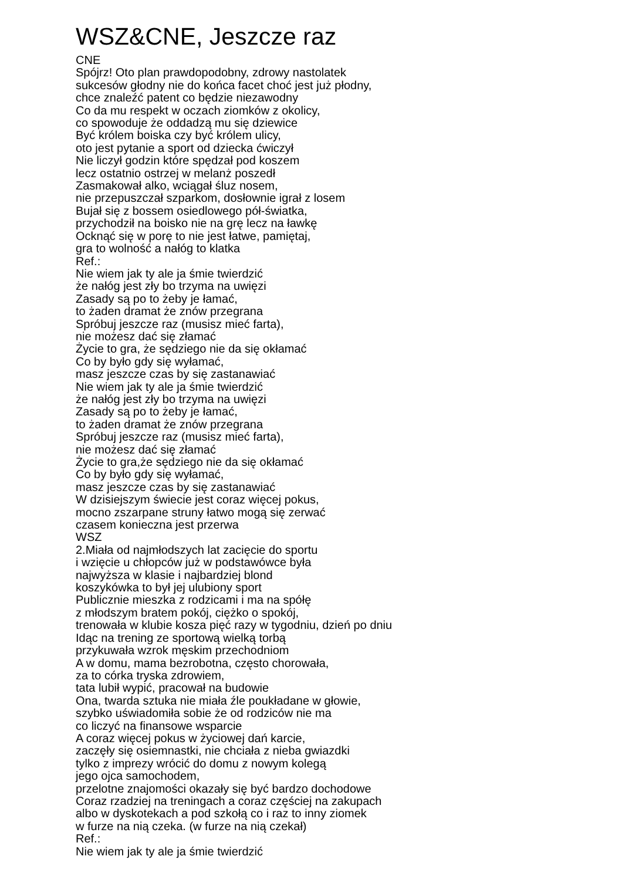WSZ&CNE, Jeszcze raz
CNE
Spójrz! Oto plan prawdopodobny, zdrowy nastolatek
sukcesów głodny nie do końca facet choć jest już płodny,
chce znaleźć patent co będzie niezawodny
Co da mu respekt w oczach ziomków z okolicy,
co spowoduje że oddadzą mu się dziewice
Być królem boiska czy być królem ulicy,
oto jest pytanie a sport od dziecka ćwiczył
Nie liczył godzin które spędzał pod koszem
lecz ostatnio ostrzej w melanż poszedł
Zasmakował alko, wciągał śluz nosem,
nie przepuszczał szparkom, dosłownie igrał z losem
Bujał się z bossem osiedlowego pół-światka,
przychodził na boisko nie na grę lecz na ławkę
Ocknąć się w porę to nie jest łatwe, pamiętaj,
gra to wolność a nałóg to klatka
Ref.:
Nie wiem jak ty ale ja śmie twierdzić
że nałóg jest zły bo trzyma na uwięzi
Zasady są po to żeby je łamać,
to żaden dramat że znów przegrana
Spróbuj jeszcze raz (musisz mieć farta),
nie możesz dać się złamać
Życie to gra, że sędziego nie da się okłamać
Co by było gdy się wyłamać,
masz jeszcze czas by się zastanawiać
Nie wiem jak ty ale ja śmie twierdzić
że nałóg jest zły bo trzyma na uwięzi
Zasady są po to żeby je łamać,
to żaden dramat że znów przegrana
Spróbuj jeszcze raz (musisz mieć farta),
nie możesz dać się złamać
Życie to gra,że sędziego nie da się okłamać
Co by było gdy się wyłamać,
masz jeszcze czas by się zastanawiać
W dzisiejszym świecie jest coraz więcej pokus,
mocno zszarpane struny łatwo mogą się zerwać
czasem konieczna jest przerwa
WSZ
2.Miała od najmłodszych lat zacięcie do sportu
i wzięcie u chłopców już w podstawówce była
najwyższa w klasie i najbardziej blond
koszykówka to był jej ulubiony sport
Publicznie mieszka z rodzicami i ma na spółę
z młodszym bratem pokój, ciężko o spokój,
trenowała w klubie kosza pięć razy w tygodniu, dzień po dniu
Idąc na trening ze sportową wielką torbą
przykuwała wzrok męskim przechodniom
A w domu, mama bezrobotna, często chorowała,
za to córka tryska zdrowiem,
tata lubił wypić, pracował na budowie
Ona, twarda sztuka nie miała źle poukładane w głowie,
szybko uświadomiła sobie że od rodziców nie ma
co liczyć na finansowe wsparcie
A coraz więcej pokus w życiowej dań karcie,
zaczęły się osiemnastki, nie chciała z nieba gwiazdki
tylko z imprezy wrócić do domu z nowym kolegą
jego ojca samochodem,
przelotne znajomości okazały się być bardzo dochodowe
Coraz rzadziej na treningach a coraz częściej na zakupach
albo w dyskotekach a pod szkołą co i raz to inny ziomek
w furze na nią czeka. (w furze na nią czekał)
Ref.:
Nie wiem jak ty ale ja śmie twierdzić